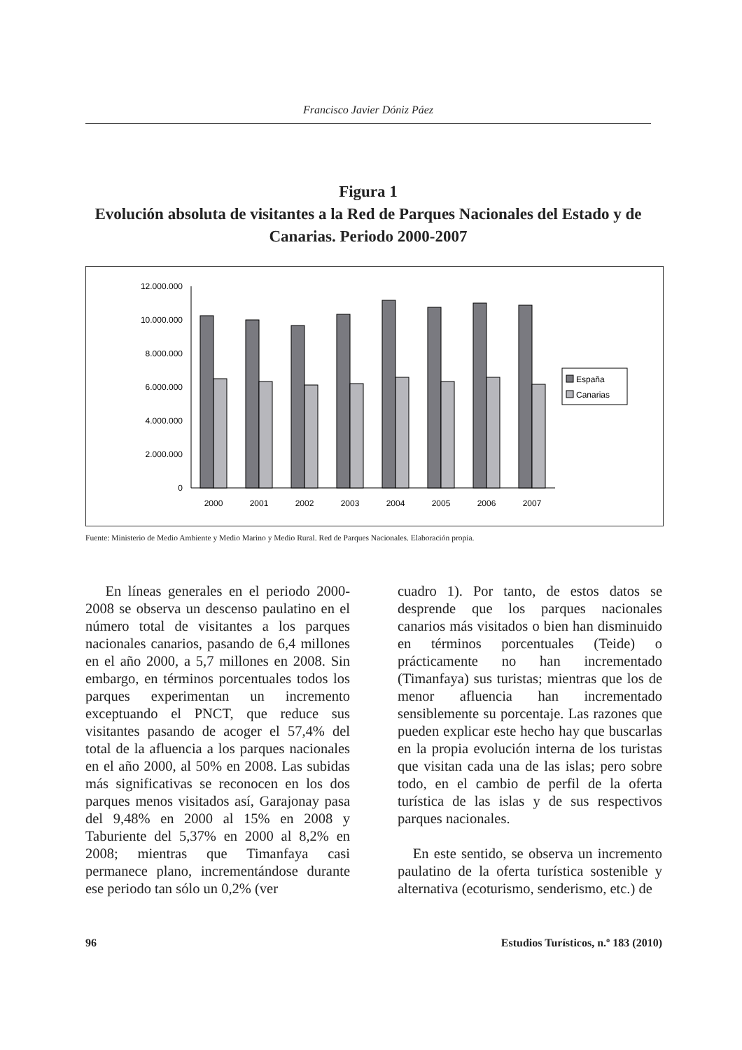Francisco Javier Dóniz Páez
Figura 1
Evolución absoluta de visitantes a la Red de Parques Nacionales del Estado y de Canarias. Periodo 2000-2007
12.000.000
10.000.000
8.000.000
6.000.000
4.000.000
2.000.000
0
España
Canarias
2000
2001
2002
2003
2004
2005
2006
2007
Fuente: Ministerio de Medio Ambiente y Medio Marino y Medio Rural. Red de Parques Nacionales. Elaboración propia.
En líneas generales en el periodo 2000-2008 se observa un descenso paulatino en el número total de visitantes a los parques nacionales canarios, pasando de 6,4 millones en el año 2000, a 5,7 millones en 2008. Sin embargo, en términos porcentuales todos los parques experimentan un incremento exceptuando el PNCT, que reduce sus visitantes pasando de acoger el 57,4% del total de la afluencia a los parques nacionales en el año 2000, al 50% en 2008. Las subidas más significativas se reconocen en los dos parques menos visitados así, Garajonay pasa del 9,48% en 2000 al 15% en 2008 y Taburiente del 5,37% en 2000 al 8,2% en 2008; mientras que Timanfaya casi permanece plano, incrementándose durante ese periodo tan sólo un 0,2% (ver
cuadro 1). Por tanto, de estos datos se desprende que los parques nacionales canarios más visitados o bien han disminuido en términos porcentuales (Teide) o prácticamente no han incrementado (Timanfaya) sus turistas; mientras que los de menor afluencia han incrementado sensiblemente su porcentaje. Las razones que pueden explicar este hecho hay que buscarlas en la propia evolución interna de los turistas que visitan cada una de las islas; pero sobre todo, en el cambio de perfil de la oferta turística de las islas y de sus respectivos parques nacionales.
En este sentido, se observa un incremento paulatino de la oferta turística sostenible y alternativa (ecoturismo, senderismo, etc.) de
96 Estudios Turísticos, n.º 183 (2010)